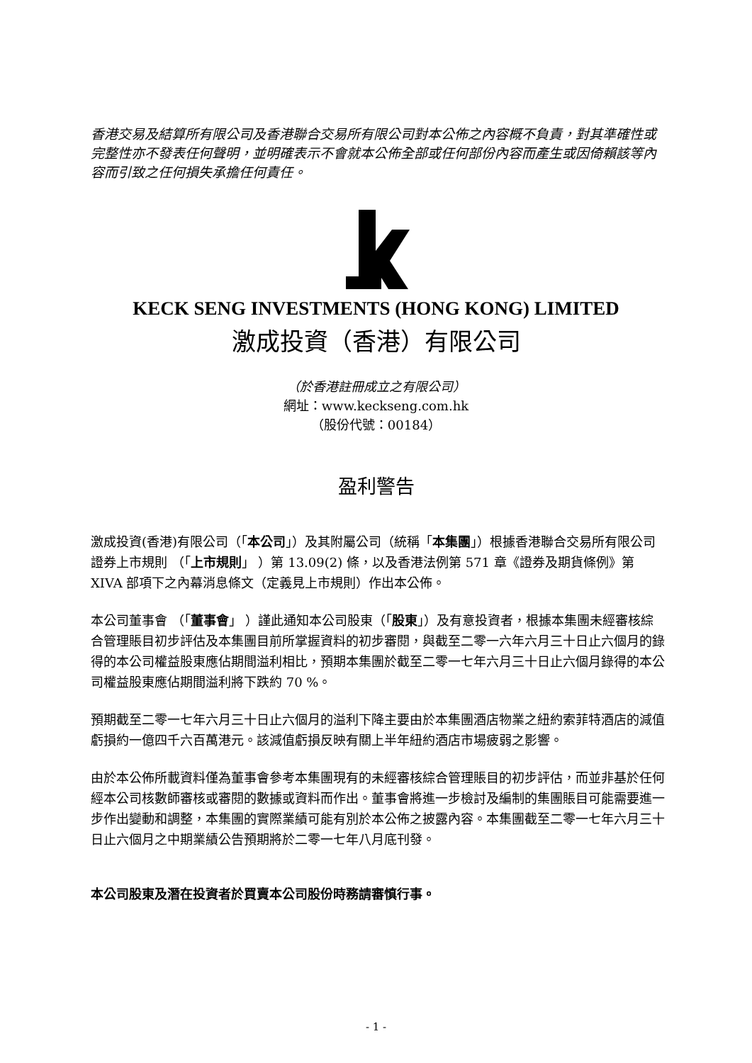香港交易及結算所有限公司及香港聯合交易所有限公司對本公佈之內容概不負責，對其準確性或完整性亦不發表任何聲明，並明確表示不會就本公佈全部或任何部份內容而產生或因倚賴該等內容而引致之任何損失承擔任何責任。
KECK SENG INVESTMENTS (HONG KONG) LIMITED
激成投資（香港）有限公司
（於香港註冊成立之有限公司）
網址：www.keckseng.com.hk
（股份代號：00184）
盈利警告
激成投資(香港)有限公司（「本公司」）及其附屬公司（統稱「本集團」）根據香港聯合交易所有限公司證券上市規則 （「上市規則」 ）第 13.09(2) 條，以及香港法例第 571 章《證券及期貨條例》第 XIVA 部項下之內幕消息條文（定義見上市規則）作出本公佈。
本公司董事會 （「董事會」 ）謹此通知本公司股東（「股東」）及有意投資者，根據本集團未經審核綜合管理賬目初步評估及本集團目前所掌握資料的初步審閱，與截至二零一六年六月三十日止六個月的錄得的本公司權益股東應佔期間溢利相比，預期本集團於截至二零一七年六月三十日止六個月錄得的本公司權益股東應佔期間溢利將下跌約 70 %。
預期截至二零一七年六月三十日止六個月的溢利下降主要由於本集團酒店物業之紐約索菲特酒店的減值虧損約一億四千六百萬港元。該減值虧損反映有關上半年紐約酒店市場疲弱之影響。
由於本公佈所載資料僅為董事會參考本集團現有的未經審核綜合管理賬目的初步評估，而並非基於任何經本公司核數師審核或審閱的數據或資料而作出。董事會將進一步檢討及編制的集團賬目可能需要進一步作出變動和調整，本集團的實際業績可能有別於本公佈之披露內容。本集團截至二零一七年六月三十日止六個月之中期業績公告預期將於二零一七年八月底刊發。
本公司股東及潛在投資者於買賣本公司股份時務請審慎行事。
- 1 -